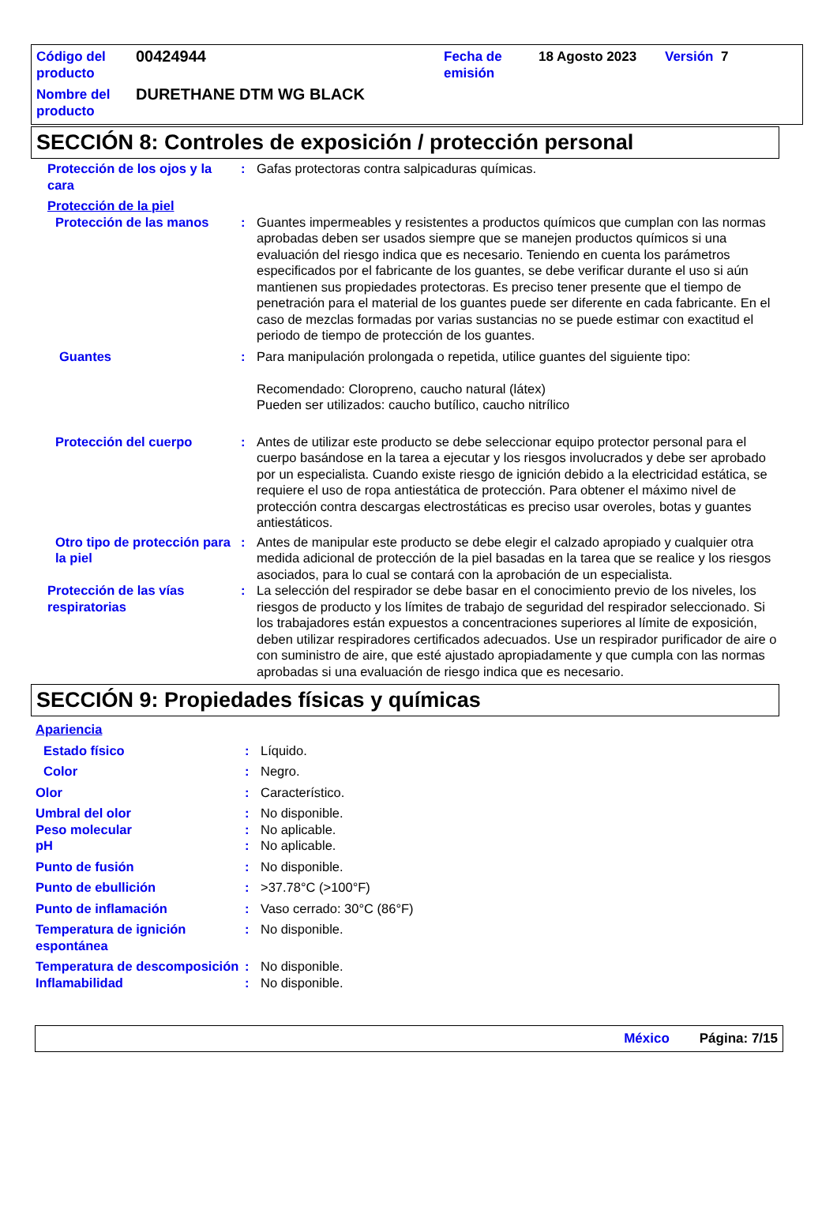| Código del producto | 00424944 | Fecha de emisión | 18 Agosto 2023 | Versión 7 |
| Nombre del producto | DURETHANE DTM WG BLACK | | | |
SECCIÓN 8: Controles de exposición / protección personal
Protección de los ojos y la cara
: Gafas protectoras contra salpicaduras químicas.
Protección de la piel
Protección de las manos : Guantes impermeables y resistentes a productos químicos que cumplan con las normas aprobadas deben ser usados siempre que se manejen productos químicos si una evaluación del riesgo indica que es necesario. Teniendo en cuenta los parámetros especificados por el fabricante de los guantes, se debe verificar durante el uso si aún mantienen sus propiedades protectoras. Es preciso tener presente que el tiempo de penetración para el material de los guantes puede ser diferente en cada fabricante. En el caso de mezclas formadas por varias sustancias no se puede estimar con exactitud el periodo de tiempo de protección de los guantes.
Guantes : Para manipulación prolongada o repetida, utilice guantes del siguiente tipo:
Recomendado: Cloropreno, caucho natural (látex)
Pueden ser utilizados: caucho butílico, caucho nitrílico
Protección del cuerpo : Antes de utilizar este producto se debe seleccionar equipo protector personal para el cuerpo basándose en la tarea a ejecutar y los riesgos involucrados y debe ser aprobado por un especialista. Cuando existe riesgo de ignición debido a la electricidad estática, se requiere el uso de ropa antiestática de protección. Para obtener el máximo nivel de protección contra descargas electrostáticas es preciso usar overoles, botas y guantes antiestáticos.
Otro tipo de protección para la piel
: Antes de manipular este producto se debe elegir el calzado apropiado y cualquier otra medida adicional de protección de la piel basadas en la tarea que se realice y los riesgos asociados, para lo cual se contará con la aprobación de un especialista.
Protección de las vías respiratorias
: La selección del respirador se debe basar en el conocimiento previo de los niveles, los riesgos de producto y los límites de trabajo de seguridad del respirador seleccionado. Si los trabajadores están expuestos a concentraciones superiores al límite de exposición, deben utilizar respiradores certificados adecuados. Use un respirador purificador de aire o con suministro de aire, que esté ajustado apropiadamente y que cumpla con las normas aprobadas si una evaluación de riesgo indica que es necesario.
SECCIÓN 9: Propiedades físicas y químicas
Apariencia
Estado físico : Líquido.
Color : Negro.
Olor : Característico.
Umbral del olor : No disponible.
Peso molecular : No aplicable.
pH : No aplicable.
Punto de fusión : No disponible.
Punto de ebullición : >37.78°C (>100°F)
Punto de inflamación : Vaso cerrado: 30°C (86°F)
Temperatura de ignición espontánea
: No disponible.
Temperatura de descomposición
: No disponible.
Inflamabilidad : No disponible.
México Página: 7/15